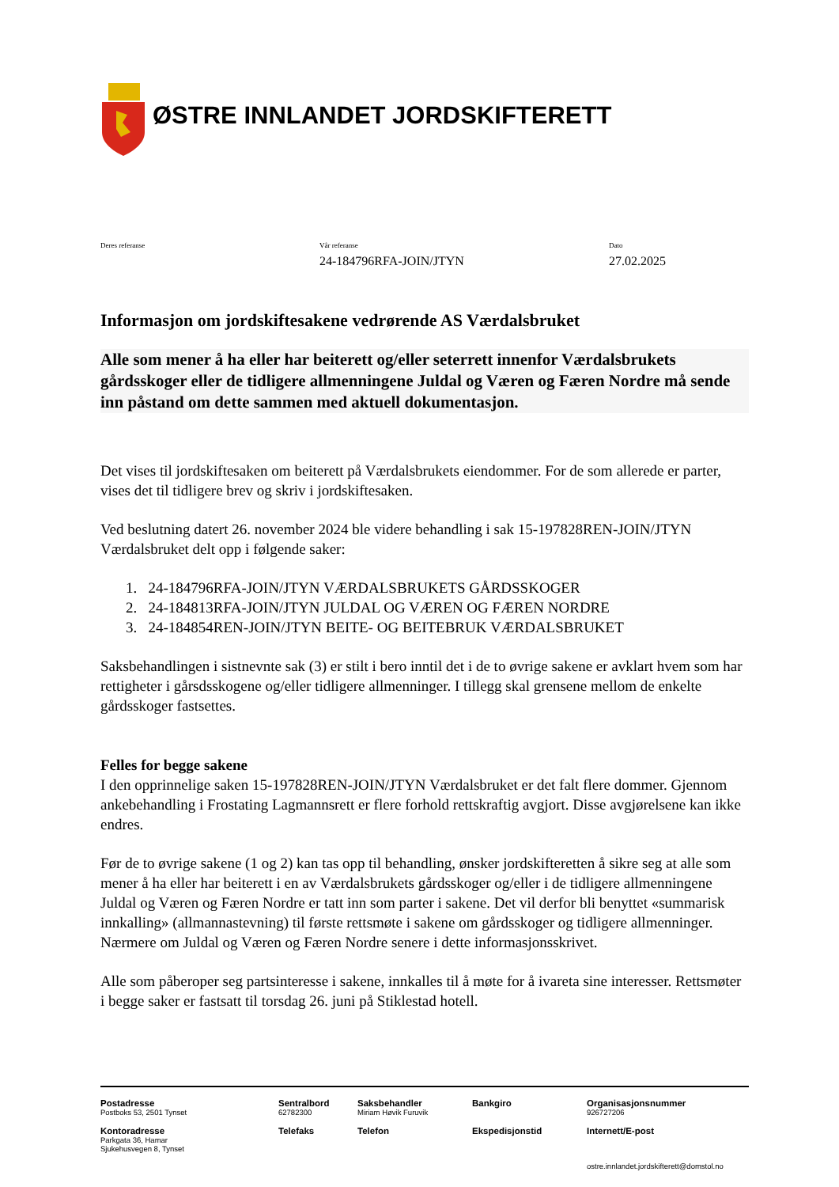ØSTRE INNLANDET JORDSKIFTERETT
Deres referanse Vår referanse
24-184796RFA-JOIN/JTYN
Dato
27.02.2025
Informasjon om jordskiftesakene vedrørende AS Værdalsbruket
Alle som mener å ha eller har beiterett og/eller seterrett innenfor Værdalsbrukets gårdsskoger eller de tidligere allmenningene Juldal og Væren og Færen Nordre må sende inn påstand om dette sammen med aktuell dokumentasjon.
Det vises til jordskiftesaken om beiterett på Værdalsbrukets eiendommer. For de som allerede er parter, vises det til tidligere brev og skriv i jordskiftesaken.
Ved beslutning datert 26. november 2024 ble videre behandling i sak 15-197828REN-JOIN/JTYN Værdalsbruket delt opp i følgende saker:
1. 24-184796RFA-JOIN/JTYN VÆRDALSBRUKETS GÅRDSSKOGER
2. 24-184813RFA-JOIN/JTYN JULDAL OG VÆREN OG FÆREN NORDRE
3. 24-184854REN-JOIN/JTYN BEITE- OG BEITEBRUK VÆRDALSBRUKET
Saksbehandlingen i sistnevnte sak (3) er stilt i bero inntil det i de to øvrige sakene er avklart hvem som har rettigheter i gårsdsskogene og/eller tidligere allmenninger. I tillegg skal grensene mellom de enkelte gårdsskoger fastsettes.
Felles for begge sakene
I den opprinnelige saken 15-197828REN-JOIN/JTYN Værdalsbruket er det falt flere dommer. Gjennom ankebehandling i Frostating Lagmannsrett er flere forhold rettskraftig avgjort. Disse avgjørelsene kan ikke endres.
Før de to øvrige sakene (1 og 2) kan tas opp til behandling, ønsker jordskifteretten å sikre seg at alle som mener å ha eller har beiterett i en av Værdalsbrukets gårdsskoger og/eller i de tidligere allmenningene Juldal og Væren og Færen Nordre er tatt inn som parter i sakene. Det vil derfor bli benyttet «summarisk innkalling» (allmannastevning) til første rettsmøte i sakene om gårdsskoger og tidligere allmenninger. Nærmere om Juldal og Væren og Færen Nordre senere i dette informasjonsskrivet.
Alle som påberoper seg partsinteresse i sakene, innkalles til å møte for å ivareta sine interesser. Rettsmøter i begge saker er fastsatt til torsdag 26. juni på Stiklestad hotell.
Postadresse
Postboks 53, 2501 Tynset
Sentralbord
62782300
Saksbehandler
Miriam Høvik Furuvik
Bankgiro
Organisasjonsnummer
926727206
Kontoradresse
Parkgata 36, Hamar
Sjukehusvegen 8, Tynset
Telefaks
Telefon
Ekspedisjonstid
Internett/E-post
ostre.innlandet.jordskifterett@domstol.no